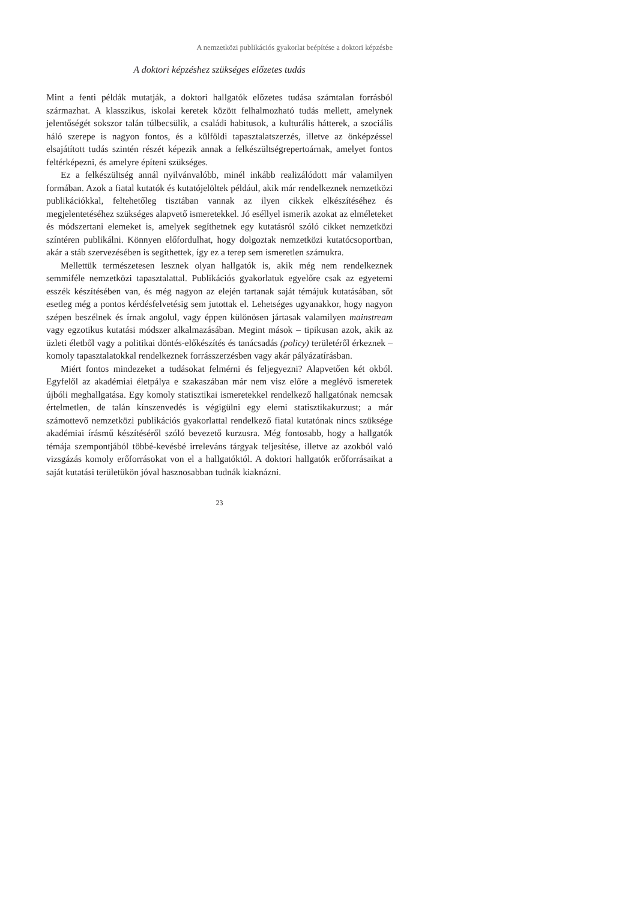A nemzetközi publikációs gyakorlat beépítése a doktori képzésbe
A doktori képzéshez szükséges előzetes tudás
Mint a fenti példák mutatják, a doktori hallgatók előzetes tudása számtalan forrásból származhat. A klasszikus, iskolai keretek között felhalmozható tudás mellett, amelynek jelentőségét sokszor talán túlbecsülik, a családi habitusok, a kulturális hátterek, a szociális háló szerepe is nagyon fontos, és a külföldi tapasztalatszerzés, illetve az önképzéssel elsajátított tudás szintén részét képezik annak a felkészültségrepertoárnak, amelyet fontos feltérképezni, és amelyre építeni szükséges.
Ez a felkészültség annál nyilvánvalóbb, minél inkább realizálódott már valamilyen formában. Azok a fiatal kutatók és kutatójelöltek például, akik már rendelkeznek nemzetközi publikációkkal, feltehetőleg tisztában vannak az ilyen cikkek elkészítéséhez és megjelentetéséhez szükséges alapvető ismeretekkel. Jó eséllyel ismerik azokat az elméleteket és módszertani elemeket is, amelyek segíthetnek egy kutatásról szóló cikket nemzetközi színtéren publikálni. Könnyen előfordulhat, hogy dolgoztak nemzetközi kutatócsoportban, akár a stáb szervezésében is segíthettek, így ez a terep sem ismeretlen számukra.
Mellettük természetesen lesznek olyan hallgatók is, akik még nem rendelkeznek semmiféle nemzetközi tapasztalattal. Publikációs gyakorlatuk egyelőre csak az egyetemi esszék készítésében van, és még nagyon az elején tartanak saját témájuk kutatásában, sőt esetleg még a pontos kérdésfelvetésig sem jutottak el. Lehetséges ugyanakkor, hogy nagyon szépen beszélnek és írnak angolul, vagy éppen különösen jártasak valamilyen mainstream vagy egzotikus kutatási módszer alkalmazásában. Megint mások – tipikusan azok, akik az üzleti életből vagy a politikai döntés-előkészítés és tanácsadás (policy) területéről érkeznek – komoly tapasztalatokkal rendelkeznek forrásszerzésben vagy akár pályázatírásban.
Miért fontos mindezeket a tudásokat felmérni és feljegyezni? Alapvetően két okból. Egyfelől az akadémiai életpálya e szakaszában már nem visz előre a meglévő ismeretek újbóli meghallgatása. Egy komoly statisztikai ismeretekkel rendelkező hallgatónak nemcsak értelmetlen, de talán kínszenvedés is végigülni egy elemi statisztikakurzust; a már számottevő nemzetközi publikációs gyakorlattal rendelkező fiatal kutatónak nincs szüksége akadémiai írásmű készítéséről szóló bevezető kurzusra. Még fontosabb, hogy a hallgatók témája szempontjából többé-kevésbé irreleváns tárgyak teljesítése, illetve az azokból való vizsgázás komoly erőforrásokat von el a hallgatóktól. A doktori hallgatók erőforrásaikat a saját kutatási területükön jóval hasznosabban tudnák kiaknázni.
23